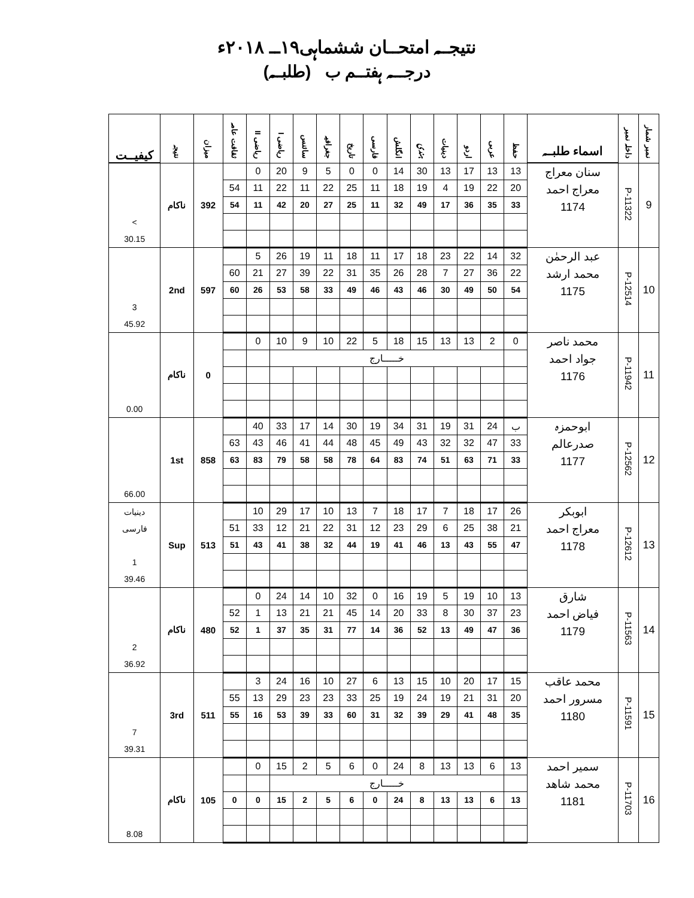نتیجــہ امتحــان ششماہی۱۹ــ ۲۰۱۸ء
درجـــہ ہفتــم ب (طلبــہ)
| نمبر شمار | داخلہ نمبر | اسماء طلبــہ | حفظ | عربی | اردو | دینیات | ہندی | انگلش | فارسی | تاریخ | جغرافیہ | سائنس | ریاضی I | ریاضی II | ثقافت عامہ | میزان | نتیجہ | کیفیــت |
| --- | --- | --- | --- | --- | --- | --- | --- | --- | --- | --- | --- | --- | --- | --- | --- | --- | --- | --- |
| 9 | P-11322 | سنان معراج معراج احمد 1174 | 13 | 13 | 17 | 13 | 30 | 14 | 0 | 0 | 5 | 9 | 20 | 0 | | 392 | ناکام | > 30.15 |
| | | | 20 | 22 | 19 | 4 | 19 | 18 | 11 | 25 | 22 | 11 | 22 | 11 | 54 | | | |
| | | | 33 | 35 | 36 | 17 | 49 | 32 | 11 | 25 | 27 | 20 | 42 | 11 | 54 | | | |
| 10 | P-12514 | عبد الرحمٰن محمد ارشد 1175 | 32 | 14 | 22 | 23 | 18 | 17 | 11 | 18 | 11 | 19 | 26 | 5 | | 597 | 2nd | 3 45.92 |
| | | | 22 | 36 | 27 | 7 | 28 | 26 | 35 | 31 | 22 | 39 | 27 | 21 | 60 | | | |
| | | | 54 | 50 | 49 | 30 | 46 | 43 | 46 | 49 | 33 | 58 | 53 | 26 | 60 | | | |
| 11 | P-11942 | محمد ناصر جواد احمد 1176 | 0 | 2 | 13 | 13 | 15 | 18 | 5 | 22 | 10 | 9 | 10 | 0 | | 0 | ناکام | 0.00 |
| | | | | خـــــارج | | | | | | | | | | | | | | |
| 12 | P-12562 | ابوحمزہ صدرعالم 1177 | ب | 24 | 31 | 19 | 31 | 34 | 19 | 30 | 14 | 17 | 33 | 40 | | 858 | 1st | 66.00 |
| | | | 33 | 47 | 32 | 32 | 43 | 49 | 45 | 48 | 44 | 41 | 46 | 43 | 63 | | | |
| | | | 33 | 71 | 63 | 51 | 74 | 83 | 64 | 78 | 58 | 58 | 79 | 83 | 63 | | | |
| 13 | P-12612 | ابوبکر معراج احمد 1178 | 26 | 17 | 18 | 7 | 17 | 18 | 7 | 13 | 10 | 17 | 29 | 10 | | 513 | Sup | دینیات فارسی 1 39.46 |
| | | | 21 | 38 | 25 | 6 | 29 | 23 | 12 | 31 | 22 | 21 | 12 | 33 | 51 | | | |
| | | | 47 | 55 | 43 | 13 | 46 | 41 | 19 | 44 | 32 | 38 | 41 | 43 | 51 | | | |
| 14 | P-11563 | شارق فیاض احمد 1179 | 13 | 10 | 19 | 5 | 19 | 16 | 0 | 32 | 10 | 14 | 24 | 0 | | 480 | ناکام | 2 36.92 |
| | | | 23 | 37 | 30 | 8 | 33 | 20 | 14 | 45 | 21 | 21 | 13 | 1 | 52 | | | |
| | | | 36 | 47 | 49 | 13 | 52 | 36 | 14 | 77 | 31 | 35 | 37 | 1 | 52 | | | |
| 15 | P-11591 | محمد عاقب مسرور احمد 1180 | 15 | 17 | 20 | 10 | 15 | 13 | 6 | 27 | 10 | 16 | 24 | 3 | | 511 | 3rd | 7 39.31 |
| | | | 20 | 31 | 21 | 19 | 24 | 19 | 25 | 33 | 23 | 23 | 29 | 13 | 55 | | | |
| | | | 35 | 48 | 41 | 29 | 39 | 32 | 31 | 60 | 33 | 39 | 53 | 16 | 55 | | | |
| 16 | P-11703 | سمیر احمد محمد شاهد 1181 | 13 | 6 | 13 | 13 | 8 | 24 | 0 | 6 | 5 | 2 | 15 | 0 | | 105 | ناکام | 8.08 |
| | | | | خـــــارج | | | | | | | | | | | | | | |
| | | | 13 | 6 | 13 | 13 | 8 | 24 | 0 | 6 | 5 | 2 | 15 | 0 | 0 | | | |